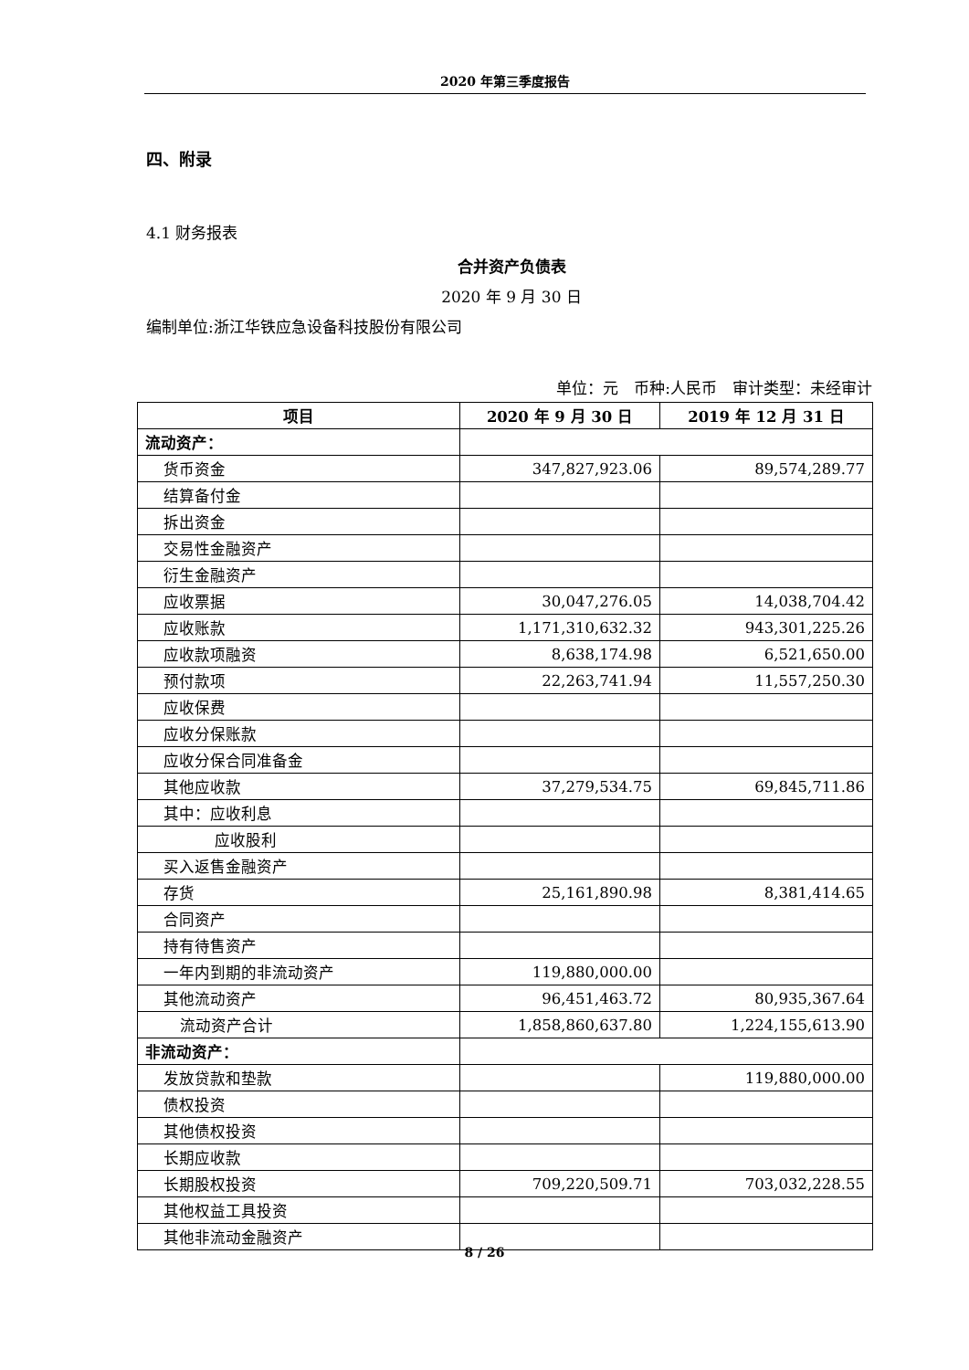2020 年第三季度报告
四、附录
4.1 财务报表
合并资产负债表
2020 年 9 月 30 日
编制单位:浙江华铁应急设备科技股份有限公司
单位：元　币种:人民币　审计类型：未经审计
| 项目 | 2020 年 9 月 30 日 | 2019 年 12 月 31 日 |
| --- | --- | --- |
| 流动资产： | | |
| 货币资金 | 347,827,923.06 | 89,574,289.77 |
| 结算备付金 | | |
| 拆出资金 | | |
| 交易性金融资产 | | |
| 衍生金融资产 | | |
| 应收票据 | 30,047,276.05 | 14,038,704.42 |
| 应收账款 | 1,171,310,632.32 | 943,301,225.26 |
| 应收款项融资 | 8,638,174.98 | 6,521,650.00 |
| 预付款项 | 22,263,741.94 | 11,557,250.30 |
| 应收保费 | | |
| 应收分保账款 | | |
| 应收分保合同准备金 | | |
| 其他应收款 | 37,279,534.75 | 69,845,711.86 |
| 其中：应收利息 | | |
| 应收股利 | | |
| 买入返售金融资产 | | |
| 存货 | 25,161,890.98 | 8,381,414.65 |
| 合同资产 | | |
| 持有待售资产 | | |
| 一年内到期的非流动资产 | 119,880,000.00 | |
| 其他流动资产 | 96,451,463.72 | 80,935,367.64 |
| 流动资产合计 | 1,858,860,637.80 | 1,224,155,613.90 |
| 非流动资产： | | |
| 发放贷款和垫款 | | 119,880,000.00 |
| 债权投资 | | |
| 其他债权投资 | | |
| 长期应收款 | | |
| 长期股权投资 | 709,220,509.71 | 703,032,228.55 |
| 其他权益工具投资 | | |
| 其他非流动金融资产 | | |
8 / 26